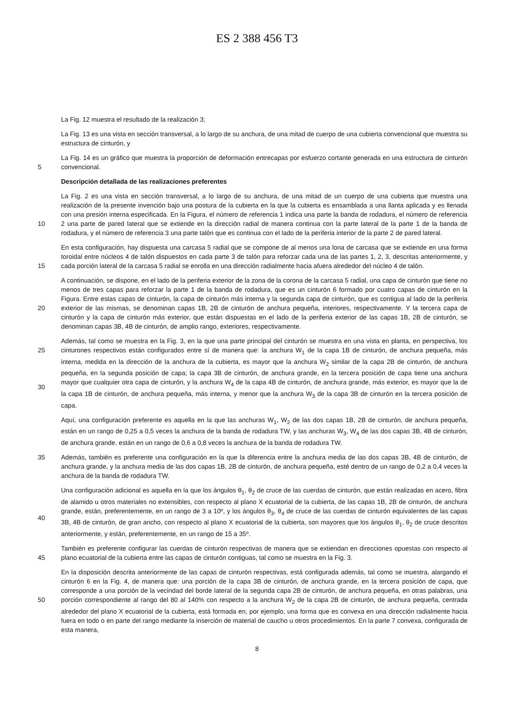ES 2 388 456 T3
La Fig. 12 muestra el resultado de la realización 3;
La Fig. 13 es una vista en sección transversal, a lo largo de su anchura, de una mitad de cuerpo de una cubierta convencional que muestra su estructura de cinturón, y
5 La Fig. 14 es un gráfico que muestra la proporción de deformación entrecapas por esfuerzo cortante generada en una estructura de cinturón convencional.
Descripción detallada de las realizaciones preferentes
10 La Fig. 2 es una vista en sección transversal, a lo largo de su anchura, de una mitad de un cuerpo de una cubierta que muestra una realización de la presente invención bajo una postura de la cubierta en la que la cubierta es ensamblada a una llanta aplicada y es llenada con una presión interna especificada. En la Figura, el número de referencia 1 indica una parte la banda de rodadura, el número de referencia 2 una parte de pared lateral que se extiende en la dirección radial de manera continua con la parte lateral de la parte 1 de la banda de rodadura, y el número de referencia 3 una parte talón que es continua con el lado de la periferia interior de la parte 2 de pared lateral.
15 En esta configuración, hay dispuesta una carcasa 5 radial que se compone de al menos una lona de carcasa que se extiende en una forma toroidal entre núcleos 4 de talón dispuestos en cada parte 3 de talón para reforzar cada una de las partes 1, 2, 3, descritas anteriormente, y cada porción lateral de la carcasa 5 radial se enrolla en una dirección radialmente hacia afuera alrededor del núcleo 4 de talón.
20 A continuación, se dispone, en el lado de la periferia exterior de la zona de la corona de la carcasa 5 radial, una capa de cinturón que tiene no menos de tres capas para reforzar la parte 1 de la banda de rodadura, que es un cinturón 6 formado por cuatro capas de cinturón en la Figura. Entre estas capas de cinturón, la capa de cinturón más interna y la segunda capa de cinturón, que es contigua al lado de la periferia exterior de las mismas, se denominan capas 1B, 2B de cinturón de anchura pequeña, interiores, respectivamente. Y la tercera capa de cinturón y la capa de cinturón más exterior, que están dispuestas en el lado de la periferia exterior de las capas 1B, 2B de cinturón, se denominan capas 3B, 4B de cinturón, de amplio rango, exteriores, respectivamente.
25
30
Además, tal como se muestra en la Fig. 3, en la que una parte principal del cinturón se muestra en una vista en planta, en perspectiva, los cinturones respectivos están configurados entre sí de manera que: la anchura W<sub>1</sub> de la capa 1B de cinturón, de anchura pequeña, más interna, medida en la dirección de la anchura de la cubierta, es mayor que la anchura W<sub>2</sub> similar de la capa 2B de cinturón, de anchura pequeña, en la segunda posición de capa; la capa 3B de cinturón, de anchura grande, en la tercera posición de capa tiene una anchura mayor que cualquier otra capa de cinturón, y la anchura W<sub>4</sub> de la capa 4B de cinturón, de anchura grande, más exterior, es mayor que la de la capa 1B de cinturón, de anchura pequeña, más interna, y menor que la anchura W<sub>3</sub> de la capa 3B de cinturón en la tercera posición de capa.
Aquí, una configuración preferente es aquella en la que las anchuras W<sub>1</sub>, W<sub>2</sub> de las dos capas 1B, 2B de cinturón, de anchura pequeña, están en un rango de 0,25 a 0,5 veces la anchura de la banda de rodadura TW, y las anchuras W<sub>3</sub>, W<sub>4</sub> de las dos capas 3B, 4B de cinturón, de anchura grande, están en un rango de 0,6 a 0,8 veces la anchura de la banda de rodadura TW.
35 Además, también es preferente una configuración en la que la diferencia entre la anchura media de las dos capas 3B, 4B de cinturón, de anchura grande, y la anchura media de las dos capas 1B, 2B de cinturón, de anchura pequeña, esté dentro de un rango de 0,2 a 0,4 veces la anchura de la banda de rodadura TW.
40 Una configuración adicional es aquella en la que los ángulos θ<sub>1</sub>, θ<sub>2</sub> de cruce de las cuerdas de cinturón, que están realizadas en acero, fibra de alamido u otros materiales no extensibles, con respecto al plano X ecuatorial de la cubierta, de las capas 1B, 2B de cinturón, de anchura grande, están, preferentemente, en un rango de 3 a 10º, y los ángulos θ<sub>3</sub>, θ<sub>4</sub> de cruce de las cuerdas de cinturón equivalentes de las capas 3B, 4B de cinturón, de gran ancho, con respecto al plano X ecuatorial de la cubierta, son mayores que los ángulos θ<sub>1</sub>, θ<sub>2</sub> de cruce descritos anteriormente, y están, preferentemente, en un rango de 15 a 35º.
45 También es preferente configurar las cuerdas de cinturón respectivas de manera que se extiendan en direcciones opuestas con respecto al plano ecuatorial de la cubierta entre las capas de cinturón contiguas, tal como se muestra en la Fig. 3.
50 En la disposición descrita anteriormente de las capas de cinturón respectivas, está configurada además, tal como se muestra, alargando el cinturón 6 en la Fig. 4, de manera que: una porción de la capa 3B de cinturón, de anchura grande, en la tercera posición de capa, que corresponde a una porción de la vecindad del borde lateral de la segunda capa 2B de cinturón, de anchura pequeña, en otras palabras, una porción correspondiente al rango del 80 al 140% con respecto a la anchura W<sub>2</sub> de la capa 2B de cinturón, de anchura pequeña, centrada alrededor del plano X ecuatorial de la cubierta, está formada en, por ejemplo, una forma que es convexa en una dirección radialmente hacia fuera en todo o en parte del rango mediante la inserción de material de caucho u otros procedimientos. En la parte 7 convexa, configurada de esta manera,
8